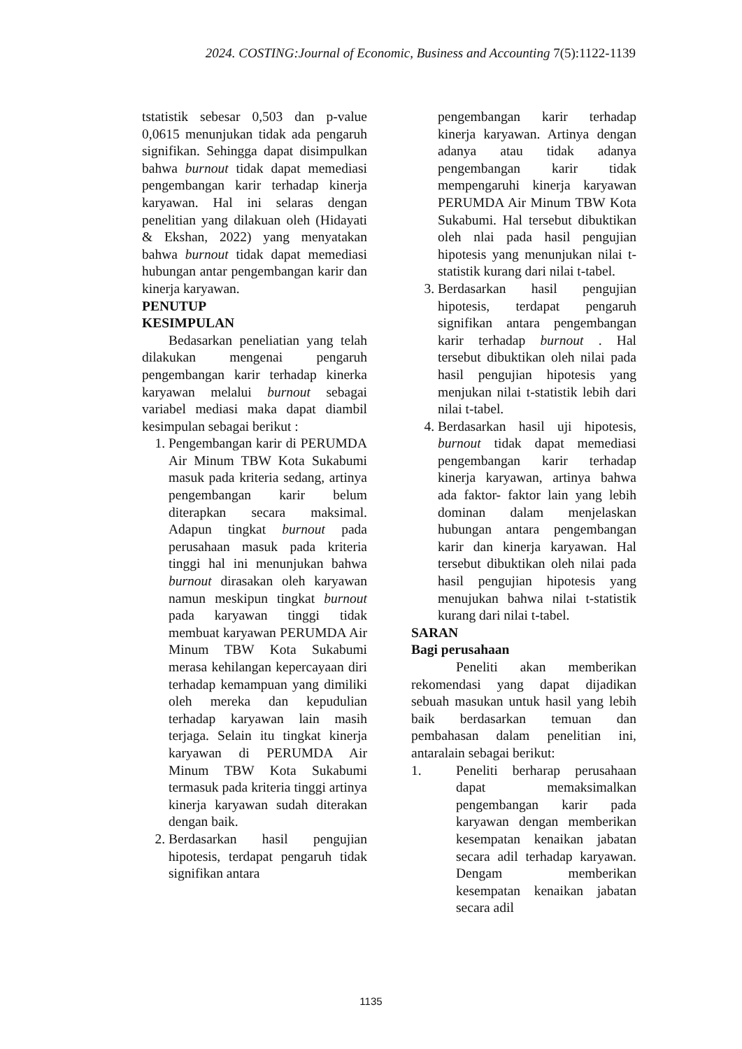2024. COSTING:Journal of Economic, Business and Accounting 7(5):1122-1139
tstatistik sebesar 0,503 dan p-value 0,0615 menunjukan tidak ada pengaruh signifikan. Sehingga dapat disimpulkan bahwa burnout tidak dapat memediasi pengembangan karir terhadap kinerja karyawan. Hal ini selaras dengan penelitian yang dilakuan oleh (Hidayati & Ekshan, 2022) yang menyatakan bahwa burnout tidak dapat memediasi hubungan antar pengembangan karir dan kinerja karyawan.
PENUTUP
KESIMPULAN
Bedasarkan peneliatian yang telah dilakukan mengenai pengaruh pengembangan karir terhadap kinerka karyawan melalui burnout sebagai variabel mediasi maka dapat diambil kesimpulan sebagai berikut :
1. Pengembangan karir di PERUMDA Air Minum TBW Kota Sukabumi masuk pada kriteria sedang, artinya pengembangan karir belum diterapkan secara maksimal. Adapun tingkat burnout pada perusahaan masuk pada kriteria tinggi hal ini menunjukan bahwa burnout dirasakan oleh karyawan namun meskipun tingkat burnout pada karyawan tinggi tidak membuat karyawan PERUMDA Air Minum TBW Kota Sukabumi merasa kehilangan kepercayaan diri terhadap kemampuan yang dimiliki oleh mereka dan kepudulian terhadap karyawan lain masih terjaga. Selain itu tingkat kinerja karyawan di PERUMDA Air Minum TBW Kota Sukabumi termasuk pada kriteria tinggi artinya kinerja karyawan sudah diterakan dengan baik.
2. Berdasarkan hasil pengujian hipotesis, terdapat pengaruh tidak signifikan antara
pengembangan karir terhadap kinerja karyawan. Artinya dengan adanya atau tidak adanya pengembangan karir tidak mempengaruhi kinerja karyawan PERUMDA Air Minum TBW Kota Sukabumi. Hal tersebut dibuktikan oleh nlai pada hasil pengujian hipotesis yang menunjukan nilai t-statistik kurang dari nilai t-tabel.
3. Berdasarkan hasil pengujian hipotesis, terdapat pengaruh signifikan antara pengembangan karir terhadap burnout . Hal tersebut dibuktikan oleh nilai pada hasil pengujian hipotesis yang menjukan nilai t-statistik lebih dari nilai t-tabel.
4. Berdasarkan hasil uji hipotesis, burnout tidak dapat memediasi pengembangan karir terhadap kinerja karyawan, artinya bahwa ada faktor- faktor lain yang lebih dominan dalam menjelaskan hubungan antara pengembangan karir dan kinerja karyawan. Hal tersebut dibuktikan oleh nilai pada hasil pengujian hipotesis yang menujukan bahwa nilai t-statistik kurang dari nilai t-tabel.
SARAN
Bagi perusahaan
Peneliti akan memberikan rekomendasi yang dapat dijadikan sebuah masukan untuk hasil yang lebih baik berdasarkan temuan dan pembahasan dalam penelitian ini, antaralain sebagai berikut:
1. Peneliti berharap perusahaan dapat memaksimalkan pengembangan karir pada karyawan dengan memberikan kesempatan kenaikan jabatan secara adil terhadap karyawan. Dengam memberikan kesempatan kenaikan jabatan secara adil
1135